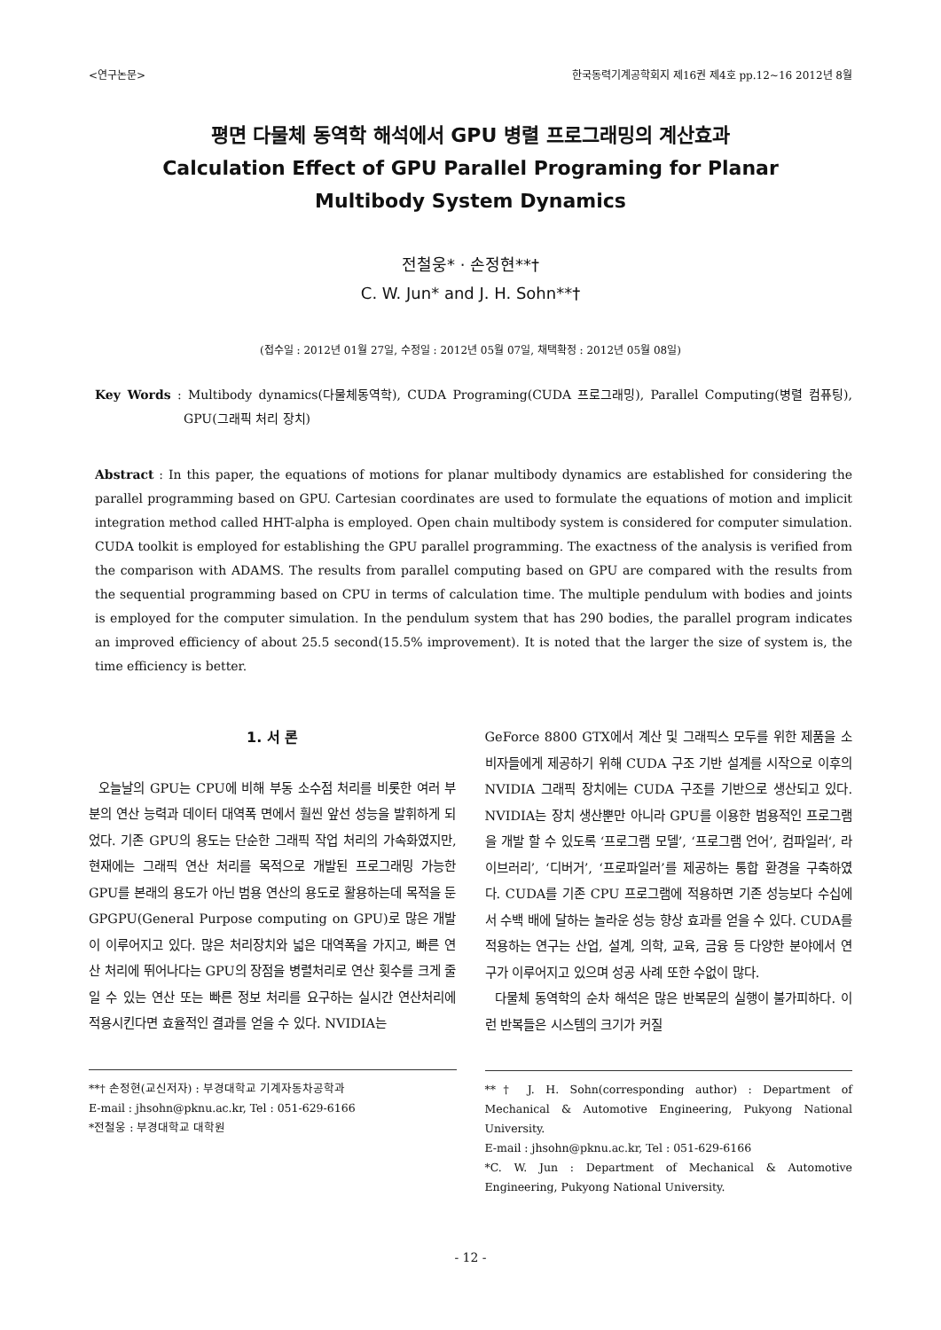<연구논문> 한국동력기계공학회지 제16권 제4호 pp.12∼16 2012년 8월
평면 다물체 동역학 해석에서 GPU 병렬 프로그래밍의 계산효과
Calculation Effect of GPU Parallel Programing for Planar
Multibody System Dynamics
전철웅* · 손정현**†
C. W. Jun* and J. H. Sohn**†
(접수일 : 2012년 01월 27일, 수정일 : 2012년 05월 07일, 채택확정 : 2012년 05월 08일)
Key Words : Multibody dynamics(다물체동역학), CUDA Programing(CUDA 프로그래밍), Parallel Computing(병렬 컴퓨팅), GPU(그래픽 처리 장치)
Abstract : In this paper, the equations of motions for planar multibody dynamics are established for considering the parallel programming based on GPU. Cartesian coordinates are used to formulate the equations of motion and implicit integration method called HHT-alpha is employed. Open chain multibody system is considered for computer simulation. CUDA toolkit is employed for establishing the GPU parallel programming. The exactness of the analysis is verified from the comparison with ADAMS. The results from parallel computing based on GPU are compared with the results from the sequential programming based on CPU in terms of calculation time. The multiple pendulum with bodies and joints is employed for the computer simulation. In the pendulum system that has 290 bodies, the parallel program indicates an improved efficiency of about 25.5 second(15.5% improvement). It is noted that the larger the size of system is, the time efficiency is better.
1. 서 론
오늘날의 GPU는 CPU에 비해 부동 소수점 처리를 비롯한 여러 부분의 연산 능력과 데이터 대역폭 면에서 훨씬 앞선 성능을 발휘하게 되었다. 기존 GPU의 용도는 단순한 그래픽 작업 처리의 가속화였지만, 현재에는 그래픽 연산 처리를 목적으로 개발된 프로그래밍 가능한 GPU를 본래의 용도가 아닌 범용 연산의 용도로 활용하는데 목적을 둔 GPGPU(General Purpose computing on GPU)로 많은 개발이 이루어지고 있다. 많은 처리장치와 넓은 대역폭을 가지고, 빠른 연산 처리에 뛰어나다는 GPU의 장점을 병렬처리로 연산 횟수를 크게 줄일 수 있는 연산 또는 빠른 정보 처리를 요구하는 실시간 연산처리에 적용시킨다면 효율적인 결과를 얻을 수 있다. NVIDIA는
**† 손정현(교신저자) : 부경대학교 기계자동차공학과
E-mail : jhsohn@pknu.ac.kr, Tel : 051-629-6166
*전철웅 : 부경대학교 대학원
GeForce 8800 GTX에서 계산 및 그래픽스 모두를 위한 제품을 소비자들에게 제공하기 위해 CUDA 구조 기반 설계를 시작으로 이후의 NVIDIA 그래픽 장치에는 CUDA 구조를 기반으로 생산되고 있다. NVIDIA는 장치 생산뿐만 아니라 GPU를 이용한 범용적인 프로그램을 개발 할 수 있도록 ‘프로그램 모델’, ‘프로그램 언어’, 컴파일러‘, 라이브러리’, ‘디버거’, ‘프로파일러’를 제공하는 통합 환경을 구축하였다. CUDA를 기존 CPU 프로그램에 적용하면 기존 성능보다 수십에서 수백 배에 달하는 놀라운 성능 향상 효과를 얻을 수 있다. CUDA를 적용하는 연구는 산업, 설계, 의학, 교육, 금융 등 다양한 분야에서 연구가 이루어지고 있으며 성공 사례 또한 수없이 많다.
다물체 동역학의 순차 해석은 많은 반복문의 실행이 불가피하다. 이런 반복들은 시스템의 크기가 커질
**† J. H. Sohn(corresponding author) : Department of Mechanical & Automotive Engineering, Pukyong National University.
E-mail : jhsohn@pknu.ac.kr, Tel : 051-629-6166
*C. W. Jun : Department of Mechanical & Automotive Engineering, Pukyong National University.
- 12 -